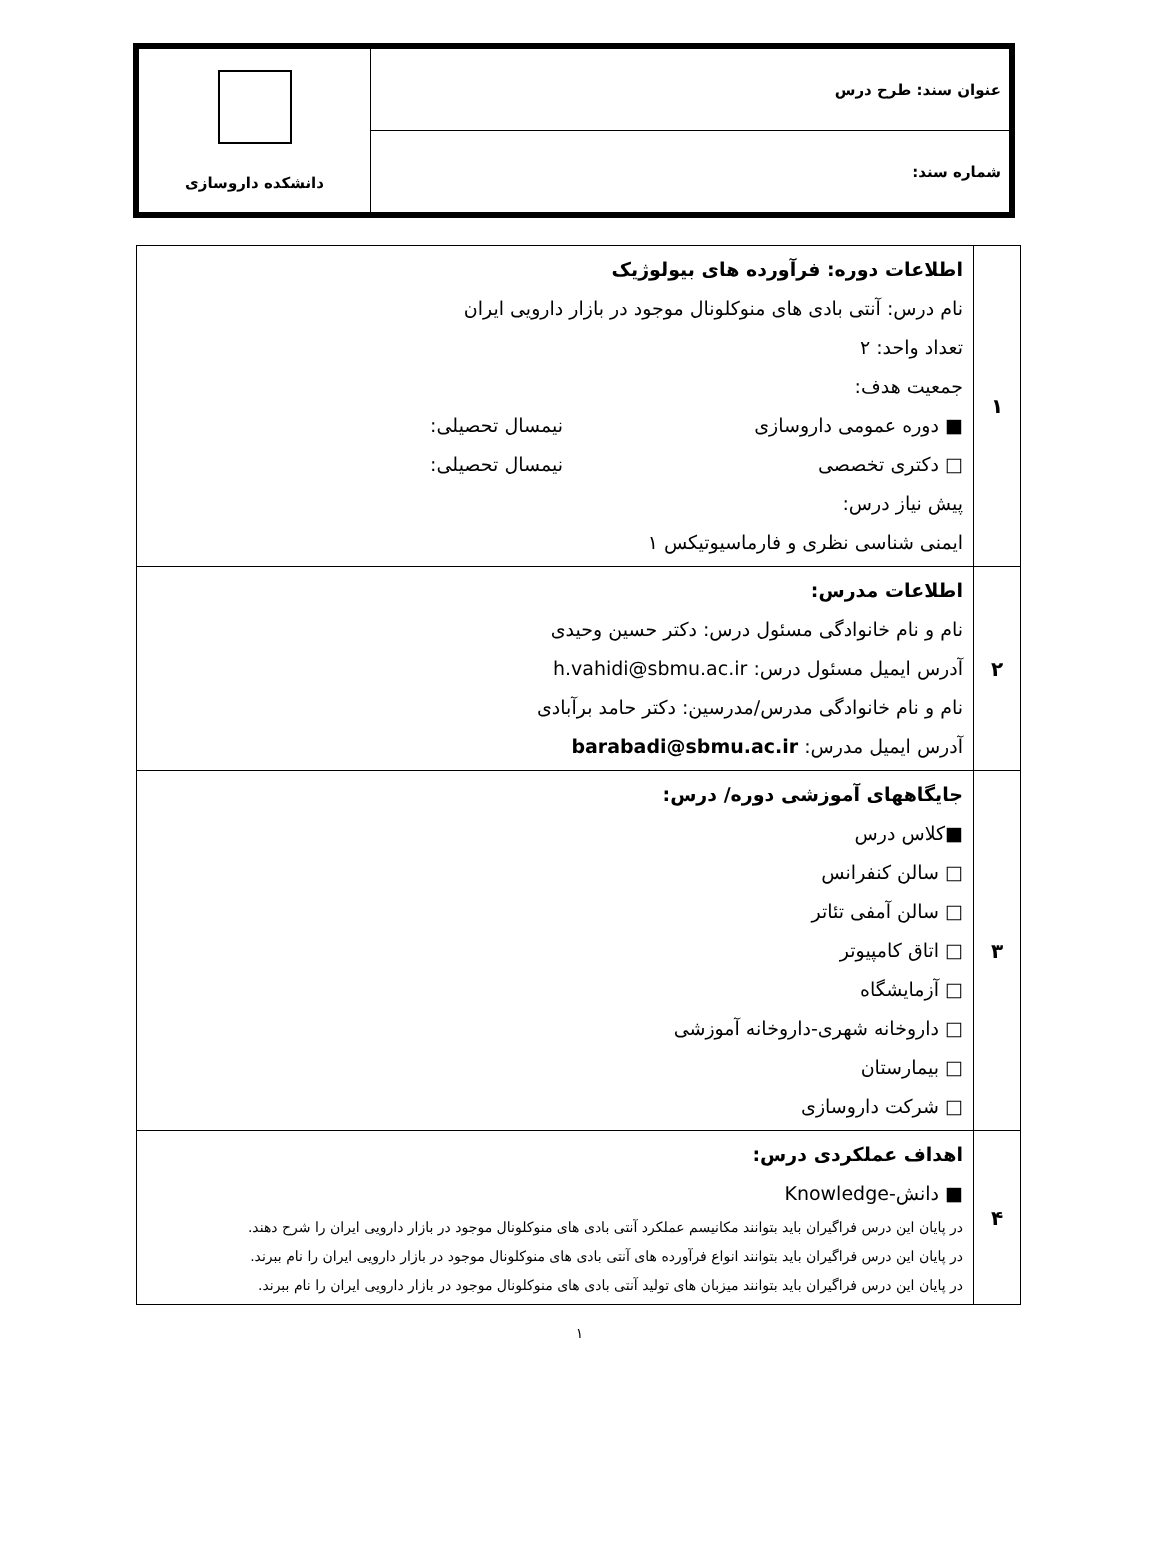| عنوان سند: طرح درس | دانشکده داروسازی |
| شماره سند: | |
| ۱ | اطلاعات دوره: فرآورده های بیولوژیک نام درس: آنتی بادی های منوکلونال موجود در بازار دارویی ایران تعداد واحد: ۲ جمعیت هدف: ■ دوره عمومی داروسازی نیمسال تحصیلی: □ دکتری تخصصی نیمسال تحصیلی: پیش نیاز درس: ایمنی شناسی نظری و فارماسیوتیکس ۱ |
| ۲ | اطلاعات مدرس: نام و نام خانوادگی مسئول درس: دکتر حسین وحیدی آدرس ایمیل مسئول درس: h.vahidi@sbmu.ac.ir نام و نام خانوادگی مدرس/مدرسین: دکتر حامد برآبادی آدرس ایمیل مدرس: barabadi@sbmu.ac.ir |
| ۳ | جایگاههای آموزشی دوره/ درس: ■کلاس درس □ سالن کنفرانس □ سالن آمفی تئاتر □ اتاق کامپیوتر □ آزمایشگاه □ داروخانه شهری-داروخانه آموزشی □ بیمارستان □ شرکت داروسازی |
| ۴ | اهداف عملکردی درس: ■ دانش-Knowledge در پایان این درس فراگیران باید بتوانند مکانیسم عملکرد آنتی بادی های منوکلونال موجود در بازار دارویی ایران را شرح دهند. در پایان این درس فراگیران باید بتوانند انواع فرآورده های آنتی بادی های منوکلونال موجود در بازار دارویی ایران را نام ببرند. در پایان این درس فراگیران باید بتوانند میزبان های تولید آنتی بادی های منوکلونال موجود در بازار دارویی ایران را نام ببرند. |
۱